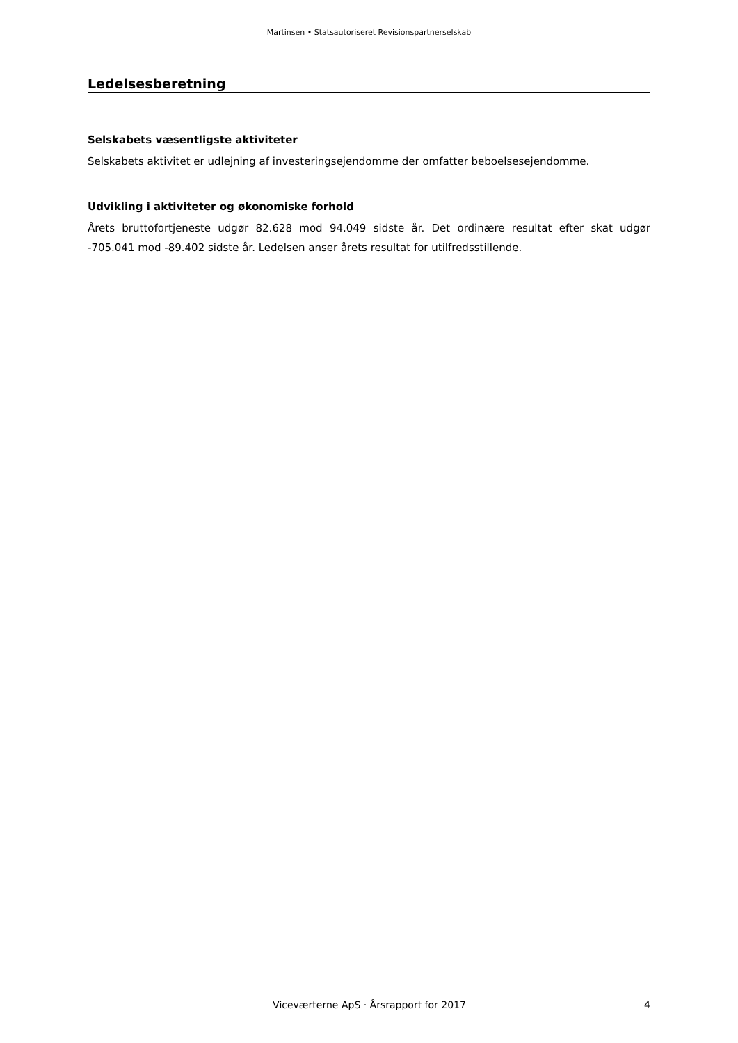Martinsen • Statsautoriseret Revisionspartnerselskab
Ledelsesberetning
Selskabets væsentligste aktiviteter
Selskabets aktivitet er udlejning af investeringsejendomme der omfatter beboelsesejendomme.
Udvikling i aktiviteter og økonomiske forhold
Årets bruttofortjeneste udgør 82.628 mod 94.049 sidste år. Det ordinære resultat efter skat udgør -705.041 mod -89.402 sidste år. Ledelsen anser årets resultat for utilfredsstillende.
Viceværterne ApS · Årsrapport for 2017 4